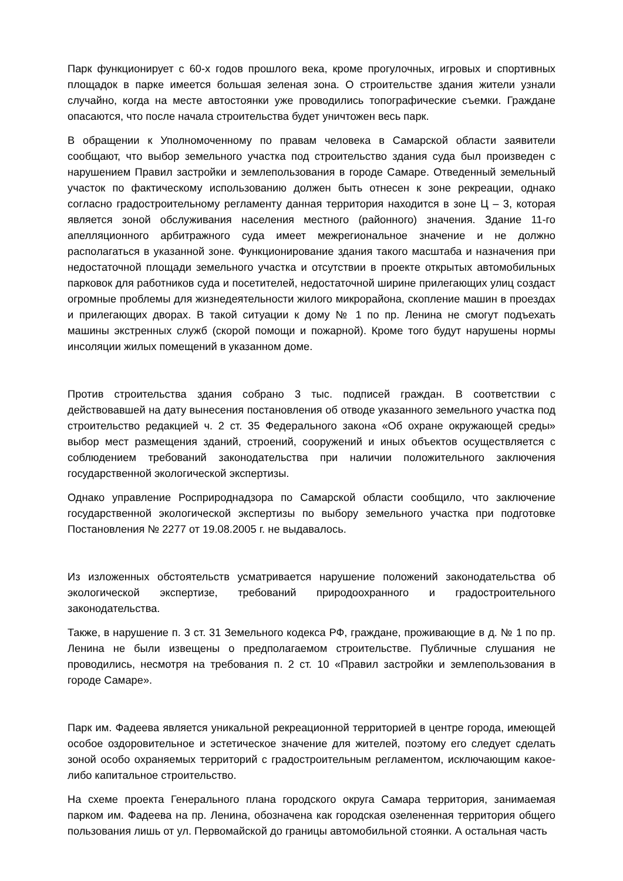Парк функционирует с 60-х годов прошлого века, кроме прогулочных, игровых и спортивных площадок в парке имеется большая зеленая зона. О строительстве здания жители узнали случайно, когда на месте автостоянки уже проводились топографические съемки. Граждане опасаются, что после начала строительства будет уничтожен весь парк.
В обращении к Уполномоченному по правам человека в Самарской области заявители сообщают, что выбор земельного участка под строительство здания суда был произведен с нарушением Правил застройки и землепользования в городе Самаре. Отведенный земельный участок по фактическому использованию должен быть отнесен к зоне рекреации, однако согласно градостроительному регламенту данная территория находится в зоне Ц – 3, которая является зоной обслуживания населения местного (районного) значения. Здание 11-го апелляционного арбитражного суда имеет межрегиональное значение и не должно располагаться в указанной зоне. Функционирование здания такого масштаба и назначения при недостаточной площади земельного участка и отсутствии в проекте открытых автомобильных парковок для работников суда и посетителей, недостаточной ширине прилегающих улиц создаст огромные проблемы для жизнедеятельности жилого микрорайона, скопление машин в проездах и прилегающих дворах. В такой ситуации к дому № 1 по пр. Ленина не смогут подъехать машины экстренных служб (скорой помощи и пожарной). Кроме того будут нарушены нормы инсоляции жилых помещений в указанном доме.
Против строительства здания собрано 3 тыс. подписей граждан. В соответствии с действовавшей на дату вынесения постановления об отводе указанного земельного участка под строительство редакцией ч. 2 ст. 35 Федерального закона «Об охране окружающей среды» выбор мест размещения зданий, строений, сооружений и иных объектов осуществляется с соблюдением требований законодательства при наличии положительного заключения государственной экологической экспертизы.
Однако управление Росприроднадзора по Самарской области сообщило, что заключение государственной экологической экспертизы по выбору земельного участка при подготовке Постановления № 2277 от 19.08.2005 г. не выдавалось.
Из изложенных обстоятельств усматривается нарушение положений законодательства об экологической экспертизе, требований природоохранного и градостроительного законодательства.
Также, в нарушение п. 3 ст. 31 Земельного кодекса РФ, граждане, проживающие в д. № 1 по пр. Ленина не были извещены о предполагаемом строительстве. Публичные слушания не проводились, несмотря на требования п. 2 ст. 10 «Правил застройки и землепользования в городе Самаре».
Парк им. Фадеева является уникальной рекреационной территорией в центре города, имеющей особое оздоровительное и эстетическое значение для жителей, поэтому его следует сделать зоной особо охраняемых территорий с градостроительным регламентом, исключающим какое-либо капитальное строительство.
На схеме проекта Генерального плана городского округа Самара территория, занимаемая парком им. Фадеева на пр. Ленина, обозначена как городская озелененная территория общего пользования лишь от ул. Первомайской до границы автомобильной стоянки. А остальная часть